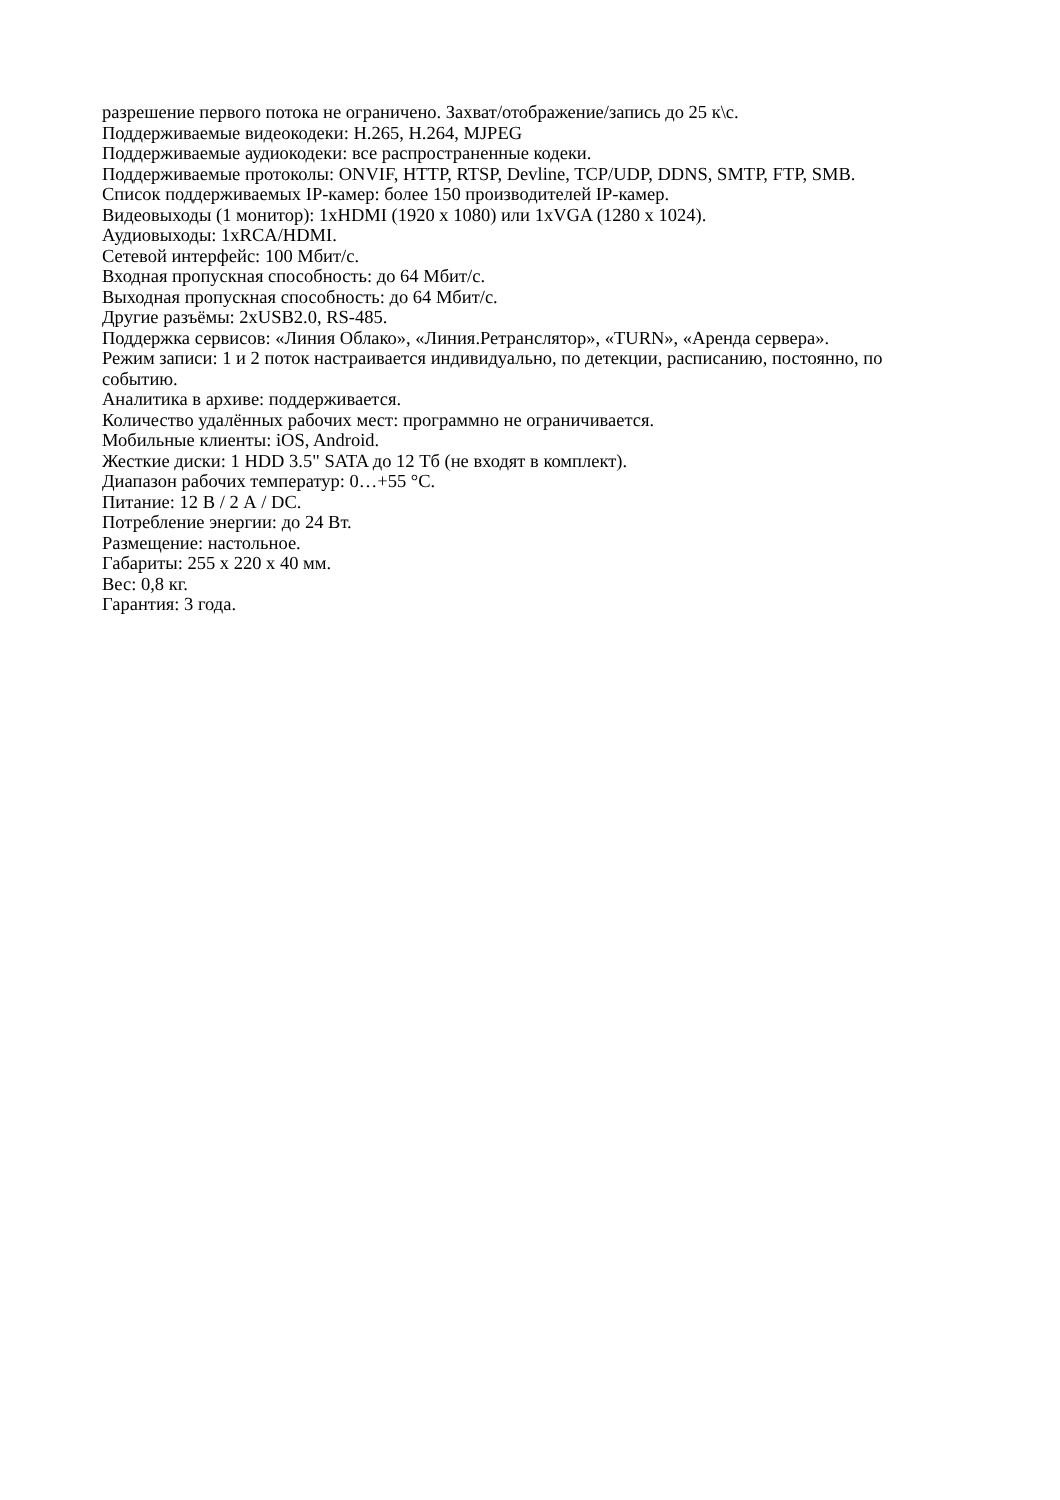разрешение первого потока не ограничено. Захват/отображение/запись до 25 к\с.
Поддерживаемые видеокодеки: H.265, H.264, MJPEG
Поддерживаемые аудиокодеки: все распространенные кодеки.
Поддерживаемые протоколы: ONVIF, HTTP, RTSP, Devline, TCP/UDP, DDNS, SMTP, FTP, SMB.
Список поддерживаемых IP-камер: более 150 производителей IP-камер.
Видеовыходы (1 монитор): 1xHDMI (1920 x 1080) или 1xVGA (1280 x 1024).
Аудиовыходы: 1xRCA/HDMI.
Сетевой интерфейс: 100 Мбит/с.
Входная пропускная способность: до 64 Мбит/с.
Выходная пропускная способность: до 64 Мбит/с.
Другие разъёмы: 2xUSB2.0, RS-485.
Поддержка сервисов: «Линия Облако», «Линия.Ретранслятор», «TURN», «Аренда сервера».
Режим записи: 1 и 2 поток настраивается индивидуально, по детекции, расписанию, постоянно, по событию.
Аналитика в архиве: поддерживается.
Количество удалённых рабочих мест: программно не ограничивается.
Мобильные клиенты: iOS, Android.
Жесткие диски: 1 HDD 3.5" SATA до 12 Тб (не входят в комплект).
Диапазон рабочих температур: 0…+55 °C.
Питание: 12 В / 2 А / DC.
Потребление энергии: до 24 Вт.
Размещение: настольное.
Габариты: 255 x 220 x 40 мм.
Вес: 0,8 кг.
Гарантия: 3 года.